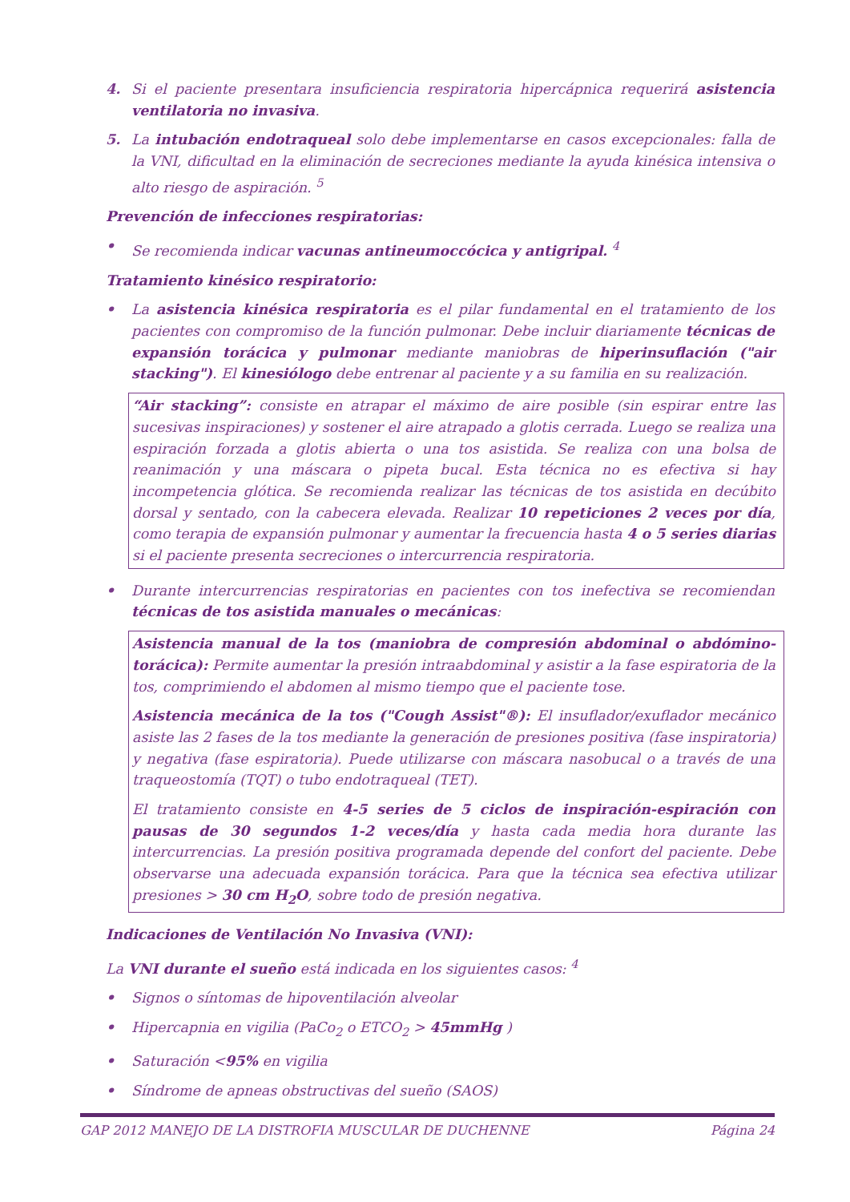4. Si el paciente presentara insuficiencia respiratoria hipercápnica requerirá asistencia ventilatoria no invasiva.
5. La intubación endotraqueal solo debe implementarse en casos excepcionales: falla de la VNI, dificultad en la eliminación de secreciones mediante la ayuda kinésica intensiva o alto riesgo de aspiración. <sup>5</sup>
Prevención de infecciones respiratorias:
• Se recomienda indicar vacunas antineumoccócica y antigripal. <sup>4</sup>
Tratamiento kinésico respiratorio:
• La asistencia kinésica respiratoria es el pilar fundamental en el tratamiento de los pacientes con compromiso de la función pulmonar. Debe incluir diariamente técnicas de expansión torácica y pulmonar mediante maniobras de hiperinsuflación ("air stacking"). El kinesiólogo debe entrenar al paciente y a su familia en su realización.
“Air stacking”: consiste en atrapar el máximo de aire posible (sin espirar entre las sucesivas inspiraciones) y sostener el aire atrapado a glotis cerrada. Luego se realiza una espiración forzada a glotis abierta o una tos asistida. Se realiza con una bolsa de reanimación y una máscara o pipeta bucal. Esta técnica no es efectiva si hay incompetencia glótica. Se recomienda realizar las técnicas de tos asistida en decúbito dorsal y sentado, con la cabecera elevada. Realizar 10 repeticiones 2 veces por día, como terapia de expansión pulmonar y aumentar la frecuencia hasta 4 o 5 series diarias si el paciente presenta secreciones o intercurrencia respiratoria.
• Durante intercurrencias respiratorias en pacientes con tos inefectiva se recomiendan técnicas de tos asistida manuales o mecánicas:
Asistencia manual de la tos (maniobra de compresión abdominal o abdómino-torácica): Permite aumentar la presión intraabdominal y asistir a la fase espiratoria de la tos, comprimiendo el abdomen al mismo tiempo que el paciente tose.
Asistencia mecánica de la tos ("Cough Assist"®): El insuflador/exuflador mecánico asiste las 2 fases de la tos mediante la generación de presiones positiva (fase inspiratoria) y negativa (fase espiratoria). Puede utilizarse con máscara nasobucal o a través de una traqueostomía (TQT) o tubo endotraqueal (TET).
El tratamiento consiste en 4-5 series de 5 ciclos de inspiración-espiración con pausas de 30 segundos 1-2 veces/día y hasta cada media hora durante las intercurrencias. La presión positiva programada depende del confort del paciente. Debe observarse una adecuada expansión torácica. Para que la técnica sea efectiva utilizar presiones > 30 cm H<sub>2</sub>O, sobre todo de presión negativa.
Indicaciones de Ventilación No Invasiva (VNI):
La VNI durante el sueño está indicada en los siguientes casos: <sup>4</sup>
• Signos o síntomas de hipoventilación alveolar
• Hipercapnia en vigilia (PaCo<sub>2</sub> o ETCO<sub>2</sub> > 45mmHg )
• Saturación <95% en vigilia
• Síndrome de apneas obstructivas del sueño (SAOS)
GAP 2012 MANEJO DE LA DISTROFIA MUSCULAR DE DUCHENNE Página 24